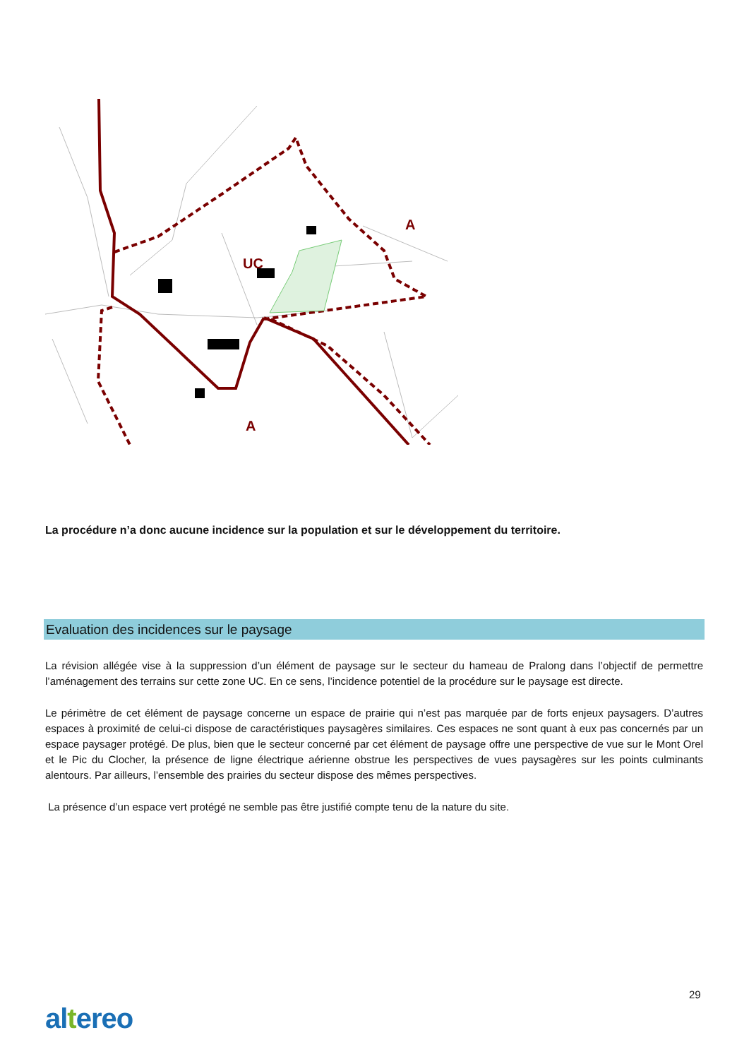UC
A
A
La procédure n’a donc aucune incidence sur la population et sur le développement du territoire.
Evaluation des incidences sur le paysage
La révision allégée vise à la suppression d’un élément de paysage sur le secteur du hameau de Pralong dans l’objectif de permettre l’aménagement des terrains sur cette zone UC. En ce sens, l’incidence potentiel de la procédure sur le paysage est directe.
Le périmètre de cet élément de paysage concerne un espace de prairie qui n’est pas marquée par de forts enjeux paysagers. D’autres espaces à proximité de celui-ci dispose de caractéristiques paysagères similaires. Ces espaces ne sont quant à eux pas concernés par un espace paysager protégé. De plus, bien que le secteur concerné par cet élément de paysage offre une perspective de vue sur le Mont Orel et le Pic du Clocher, la présence de ligne électrique aérienne obstrue les perspectives de vues paysagères sur les points culminants alentours. Par ailleurs, l’ensemble des prairies du secteur dispose des mêmes perspectives.
La présence d’un espace vert protégé ne semble pas être justifié compte tenu de la nature du site.
29
altereo